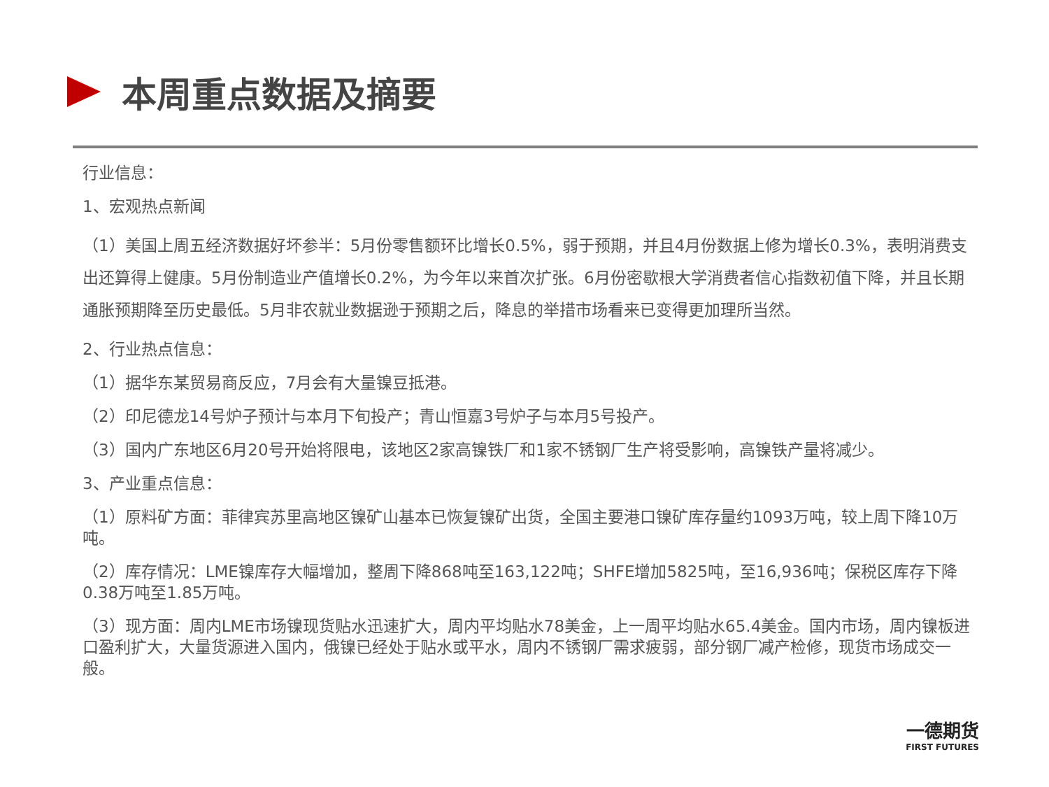本周重点数据及摘要
行业信息：
1、宏观热点新闻
（1）美国上周五经济数据好坏参半：5月份零售额环比增长0.5%，弱于预期，并且4月份数据上修为增长0.3%，表明消费支出还算得上健康。5月份制造业产值增长0.2%，为今年以来首次扩张。6月份密歇根大学消费者信心指数初值下降，并且长期通胀预期降至历史最低。5月非农就业数据逊于预期之后，降息的举措市场看来已变得更加理所当然。
2、行业热点信息：
（1）据华东某贸易商反应，7月会有大量镍豆抵港。
（2）印尼德龙14号炉子预计与本月下旬投产；青山恒嘉3号炉子与本月5号投产。
（3）国内广东地区6月20号开始将限电，该地区2家高镍铁厂和1家不锈钢厂生产将受影响，高镍铁产量将减少。
3、产业重点信息：
（1）原料矿方面：菲律宾苏里高地区镍矿山基本已恢复镍矿出货，全国主要港口镍矿库存量约1093万吨，较上周下降10万吨。
（2）库存情况：LME镍库存大幅增加，整周下降868吨至163,122吨；SHFE增加5825吨，至16,936吨；保税区库存下降0.38万吨至1.85万吨。
（3）现方面：周内LME市场镍现货贴水迅速扩大，周内平均贴水78美金，上一周平均贴水65.4美金。国内市场，周内镍板进口盈利扩大，大量货源进入国内，俄镍已经处于贴水或平水，周内不锈钢厂需求疲弱，部分钢厂减产检修，现货市场成交一般。
一德期货
FIRST FUTURES